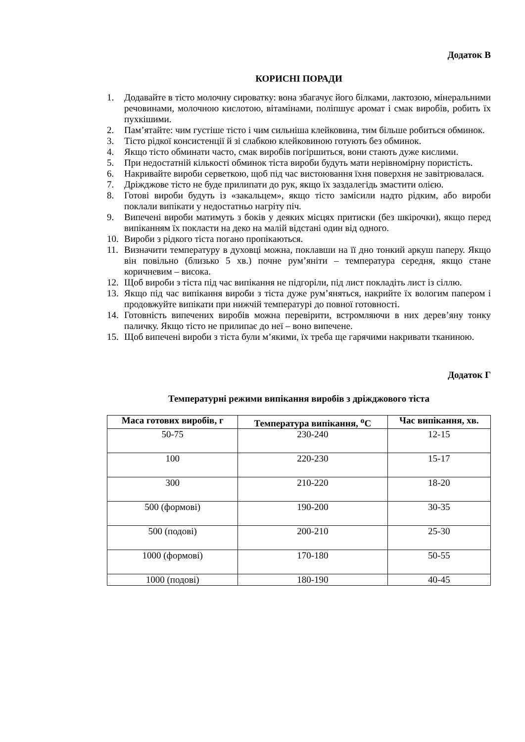Додаток В
КОРИСНІ ПОРАДИ
1. Додавайте в тісто молочну сироватку: вона збагачує його білками, лактозою, мінеральними речовинами, молочною кислотою, вітамінами, поліпшує аромат і смак виробів, робить їх пухкішими.
2. Пам’ятайте: чим густіше тісто і чим сильніша клейковина, тим більше робиться обминок.
3. Тісто рідкої консистенції й зі слабкою клейковиною готують без обминок.
4. Якщо тісто обминати часто, смак виробів погіршиться, вони стають дуже кислими.
5. При недостатній кількості обминок тіста вироби будуть мати нерівномірну пористість.
6. Накривайте вироби серветкою, щоб під час вистоювання їхня поверхня не завітрювалася.
7. Дріжджове тісто не буде прилипати до рук, якщо їх заздалегідь змастити олією.
8. Готові вироби будуть із «закальцем», якщо тісто замісили надто рідким, або вироби поклали випікати у недостатньо нагріту піч.
9. Випечені вироби матимуть з боків у деяких місцях притиски (без шкірочки), якщо перед випіканням їх покласти на деко на малій відстані один від одного.
10. Вироби з рідкого тіста погано пропікаються.
11. Визначити температуру в духовці можна, поклавши на її дно тонкий аркуш паперу. Якщо він повільно (близько 5 хв.) почне рум’яніти – температура середня, якщо стане коричневим – висока.
12. Щоб вироби з тіста під час випікання не підгоріли, під лист покладіть лист із сіллю.
13. Якщо під час випікання вироби з тіста дуже рум’яняться, накрийте їх вологим папером і продовжуйте випікати при нижчій температурі до повної готовності.
14. Готовність випечених виробів можна перевірити, встромляючи в них дерев’яну тонку паличку. Якщо тісто не прилипає до неї – воно випечене.
15. Щоб випечені вироби з тіста були м’якими, їх треба ще гарячими накривати тканиною.
Додаток Г
Температурні режими випікання виробів з дріжджового тіста
| Маса готових виробів, г | Температура випікання, <sup>о</sup>С | Час випікання, хв. |
| --- | --- | --- |
| 50-75 | 230-240 | 12-15 |
| 100 | 220-230 | 15-17 |
| 300 | 210-220 | 18-20 |
| 500 (формові) | 190-200 | 30-35 |
| 500 (подові) | 200-210 | 25-30 |
| 1000 (формові) | 170-180 | 50-55 |
| 1000 (подові) | 180-190 | 40-45 |